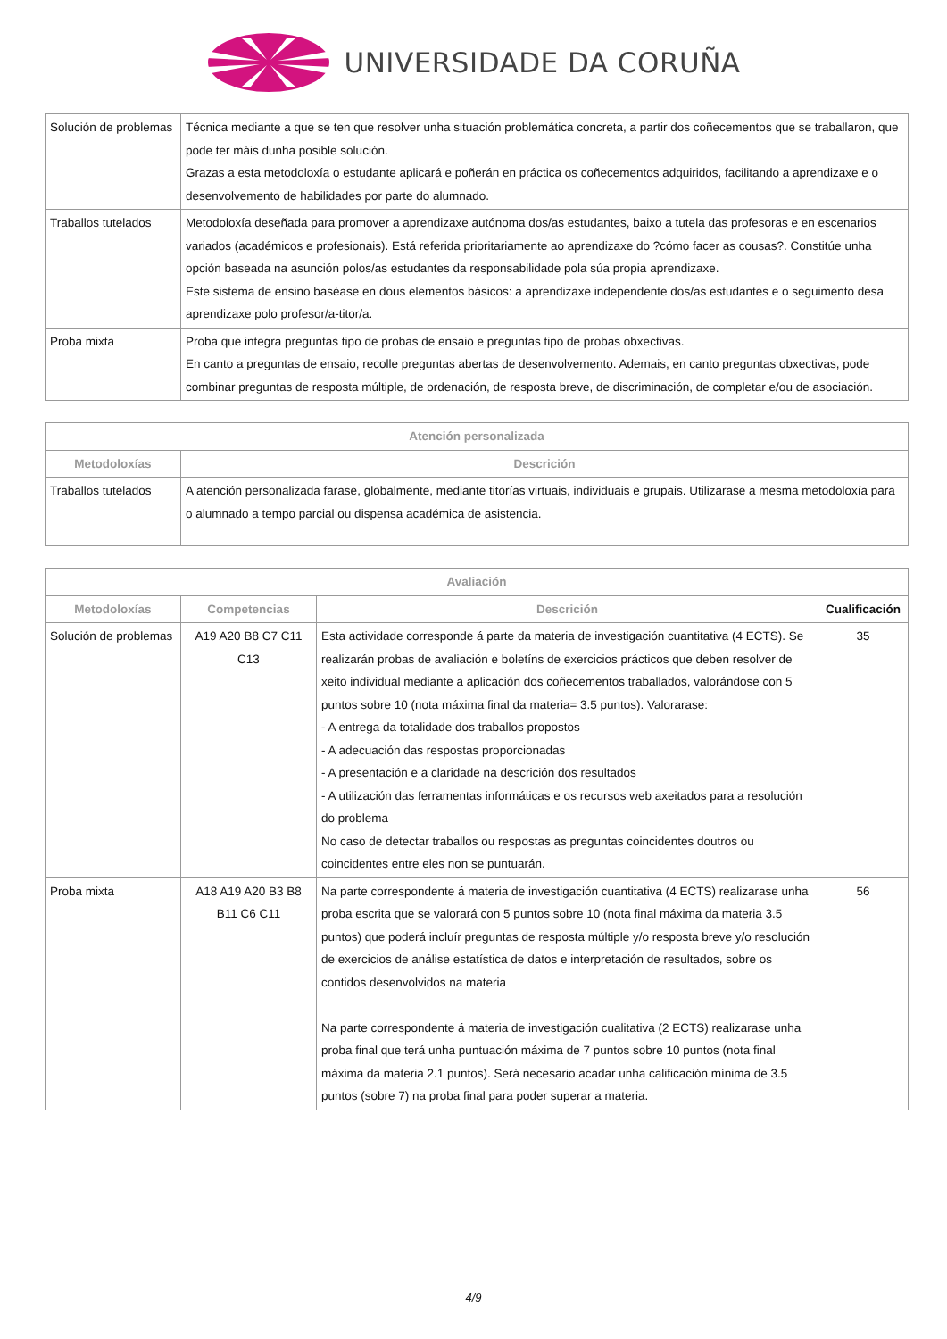UNIVERSIDADE DA CORUÑA
| Solución de problemas | Técnica mediante a que se ten que resolver unha situación problemática concreta, a partir dos coñecementos que se traballaron, que pode ter máis dunha posible solución. Grazas a esta metodoloxía o estudante aplicará e poñerán en práctica os coñecementos adquiridos, facilitando a aprendizaxe e o desenvolvemento de habilidades por parte do alumnado. |
| Traballos tutelados | Metodoloxía deseñada para promover a aprendizaxe autónoma dos/as estudantes, baixo a tutela das profesoras e en escenarios variados (académicos e profesionais). Está referida prioritariamente ao aprendizaxe do ?cómo facer as cousas?. Constitúe unha opción baseada na asunción polos/as estudantes da responsabilidade pola súa propia aprendizaxe. Este sistema de ensino baséase en dous elementos básicos: a aprendizaxe independente dos/as estudantes e o seguimento desa aprendizaxe polo profesor/a-titor/a. |
| Proba mixta | Proba que integra preguntas tipo de probas de ensaio e preguntas tipo de probas obxectivas. En canto a preguntas de ensaio, recolle preguntas abertas de desenvolvemento. Ademais, en canto preguntas obxectivas, pode combinar preguntas de resposta múltiple, de ordenación, de resposta breve, de discriminación, de completar e/ou de asociación. |
| Atención personalizada | |
| --- | --- |
| Metodoloxías | Descrición |
| Traballos tutelados | A atención personalizada farase, globalmente, mediante titorías virtuais, individuais e grupais. Utilizarase a mesma metodoloxía para o alumnado a tempo parcial ou dispensa académica de asistencia. |
| Avaliación | | | |
| --- | --- | --- | --- |
| Metodoloxías | Competencias | Descrición | Cualificación |
| Solución de problemas | A19 A20 B8 C7 C11 C13 | Esta actividade corresponde á parte da materia de investigación cuantitativa (4 ECTS). Se realizarán probas de avaliación e boletíns de exercicios prácticos que deben resolver de xeito individual mediante a aplicación dos coñecementos traballados, valorándose con 5 puntos sobre 10 (nota máxima final da materia= 3.5 puntos). Valorarase: - A entrega da totalidade dos traballos propostos - A adecuación das respostas proporcionadas - A presentación e a claridade na descrición dos resultados - A utilización das ferramentas informáticas e os recursos web axeitados para a resolución do problema No caso de detectar traballos ou respostas as preguntas coincidentes doutros ou coincidentes entre eles non se puntuarán. | 35 |
| Proba mixta | A18 A19 A20 B3 B8 B11 C6 C11 | Na parte correspondente á materia de investigación cuantitativa (4 ECTS) realizarase unha proba escrita que se valorará con 5 puntos sobre 10 (nota final máxima da materia 3.5 puntos) que poderá incluír preguntas de resposta múltiple y/o resposta breve y/o resolución de exercicios de análise estatística de datos e interpretación de resultados, sobre os contidos desenvolvidos na materia Na parte correspondente á materia de investigación cualitativa (2 ECTS) realizarase unha proba final que terá unha puntuación máxima de 7 puntos sobre 10 puntos (nota final máxima da materia 2.1 puntos). Será necesario acadar unha calificación mínima de 3.5 puntos (sobre 7) na proba final para poder superar a materia. | 56 |
4/9